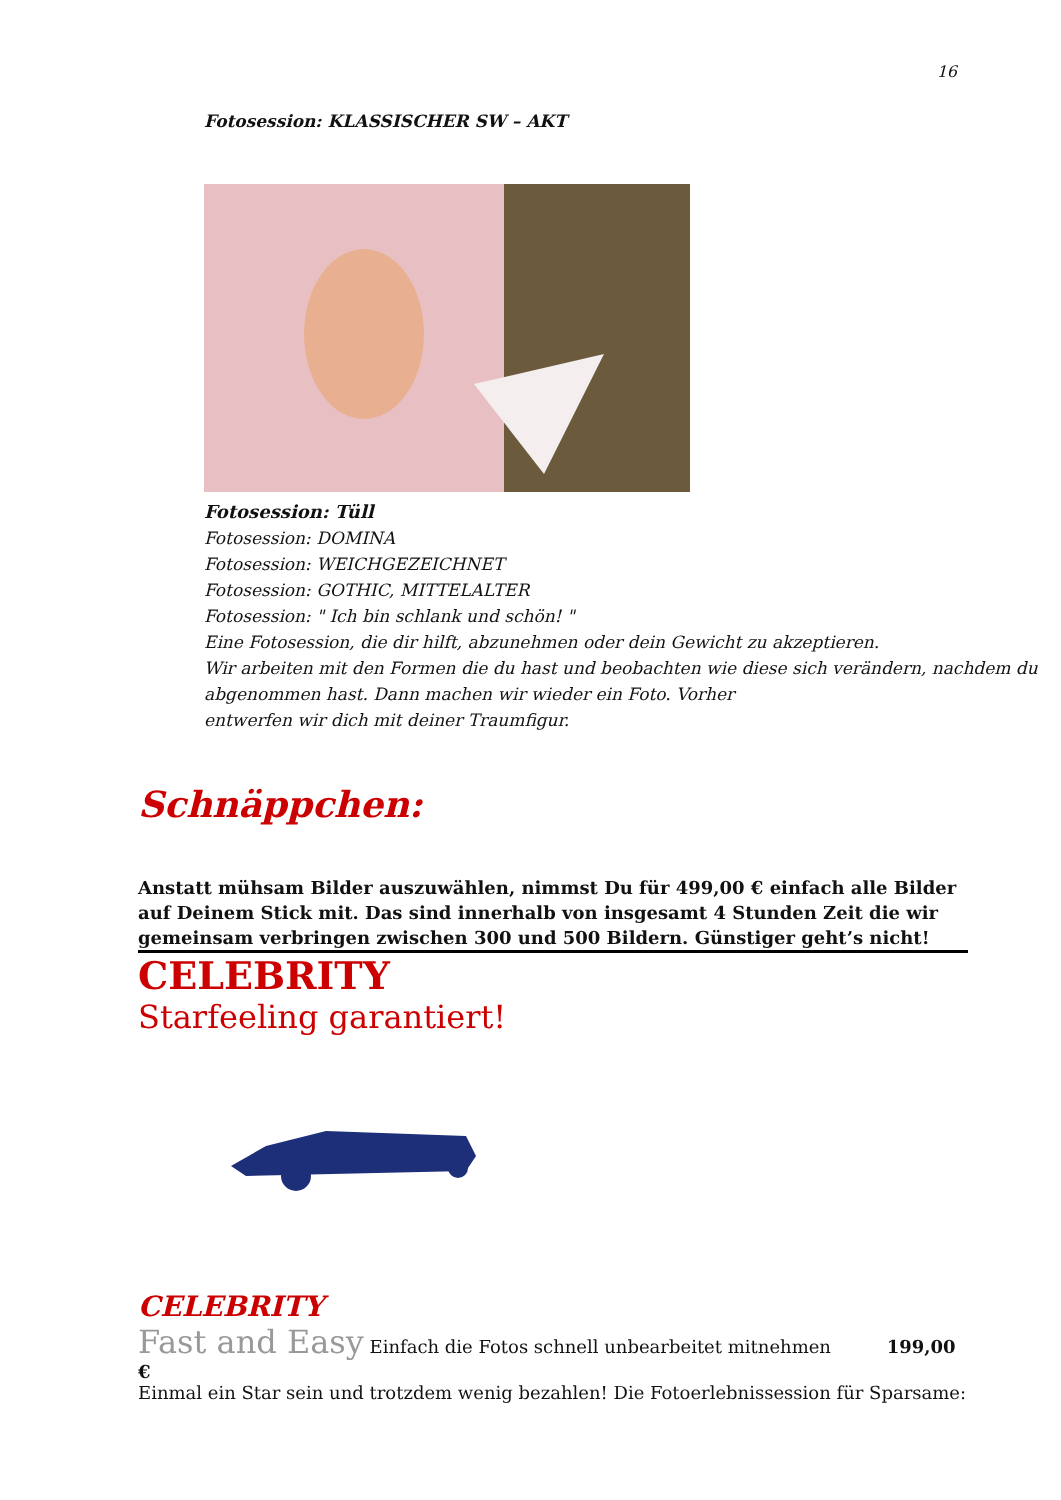16
Fotosession: KLASSISCHER SW – AKT
Fotosession: Tüll
Fotosession: DOMINA
Fotosession: WEICHGEZEICHNET
Fotosession: GOTHIC, MITTELALTER
Fotosession: " Ich bin schlank und schön! "
Eine Fotosession, die dir hilft, abzunehmen oder dein Gewicht zu akzeptieren.
Wir arbeiten mit den Formen die du hast und beobachten wie diese sich verändern, nachdem du abgenommen hast. Dann machen wir wieder ein Foto. Vorher
entwerfen wir dich mit deiner Traumfigur.
Schnäppchen:
Anstatt mühsam Bilder auszuwählen, nimmst Du für 499,00 € einfach alle Bilder auf Deinem Stick mit. Das sind innerhalb von insgesamt 4 Stunden Zeit die wir gemeinsam verbringen zwischen 300 und 500 Bildern. Günstiger geht’s nicht!
CELEBRITY
Starfeeling garantiert!
CELEBRITY
Fast and Easy Einfach die Fotos schnell unbearbeitet mitnehmen 199,00 €
Einmal ein Star sein und trotzdem wenig bezahlen! Die Fotoerlebnissession für Sparsame: